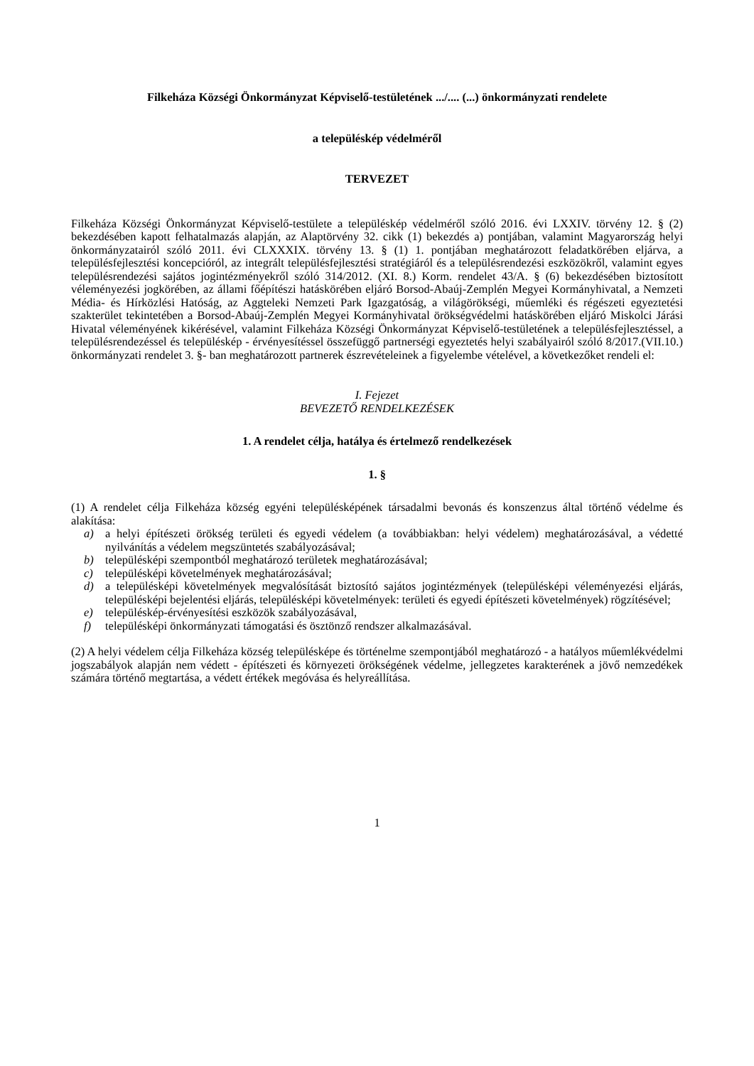Filkeháza Községi Önkormányzat Képviselő-testületének .../.... (...) önkormányzati rendelete
a településkép védelméről
TERVEZET
Filkeháza Községi Önkormányzat Képviselő-testülete a településkép védelméről szóló 2016. évi LXXIV. törvény 12. § (2) bekezdésében kapott felhatalmazás alapján, az Alaptörvény 32. cikk (1) bekezdés a) pontjában, valamint Magyarország helyi önkormányzatairól szóló 2011. évi CLXXXIX. törvény 13. § (1) 1. pontjában meghatározott feladatkörében eljárva, a településfejlesztési koncepcióról, az integrált településfejlesztési stratégiáról és a településrendezési eszközökről, valamint egyes településrendezési sajátos jogintézményekről szóló 314/2012. (XI. 8.) Korm. rendelet 43/A. § (6) bekezdésében biztosított véleményezési jogkörében, az állami főépítészi hatáskörében eljáró Borsod-Abaúj-Zemplén Megyei Kormányhivatal, a Nemzeti Média- és Hírközlési Hatóság, az Aggteleki Nemzeti Park Igazgatóság, a világörökségi, műemléki és régészeti egyeztetési szakterület tekintetében a Borsod-Abaúj-Zemplén Megyei Kormányhivatal örökségvédelmi hatáskörében eljáró Miskolci Járási Hivatal véleményének kikérésével, valamint Filkeháza Községi Önkormányzat Képviselő-testületének a településfejlesztéssel, a településrendezéssel és településkép - érvényesítéssel összefüggő partnerségi egyeztetés helyi szabályairól szóló 8/2017.(VII.10.) önkormányzati rendelet 3. §- ban meghatározott partnerek észrevételeinek a figyelembe vételével, a következőket rendeli el:
I. Fejezet
BEVEZETŐ RENDELKEZÉSEK
1. A rendelet célja, hatálya és értelmező rendelkezések
1. §
(1) A rendelet célja Filkeháza község egyéni településképének társadalmi bevonás és konszenzus által történő védelme és alakítása:
a) a helyi építészeti örökség területi és egyedi védelem (a továbbiakban: helyi védelem) meghatározásával, a védetté nyilvánítás a védelem megszüntetés szabályozásával;
b) településképi szempontból meghatározó területek meghatározásával;
c) településképi követelmények meghatározásával;
d) a településképi követelmények megvalósítását biztosító sajátos jogintézmények (településképi véleményezési eljárás, településképi bejelentési eljárás, településképi követelmények: területi és egyedi építészeti követelmények) rögzítésével;
e) településkép-érvényesítési eszközök szabályozásával,
f) településképi önkormányzati támogatási és ösztönző rendszer alkalmazásával.
(2) A helyi védelem célja Filkeháza község településképe és történelme szempontjából meghatározó - a hatályos műemlékvédelmi jogszabályok alapján nem védett - építészeti és környezeti örökségének védelme, jellegzetes karakterének a jövő nemzedékek számára történő megtartása, a védett értékek megóvása és helyreállítása.
1